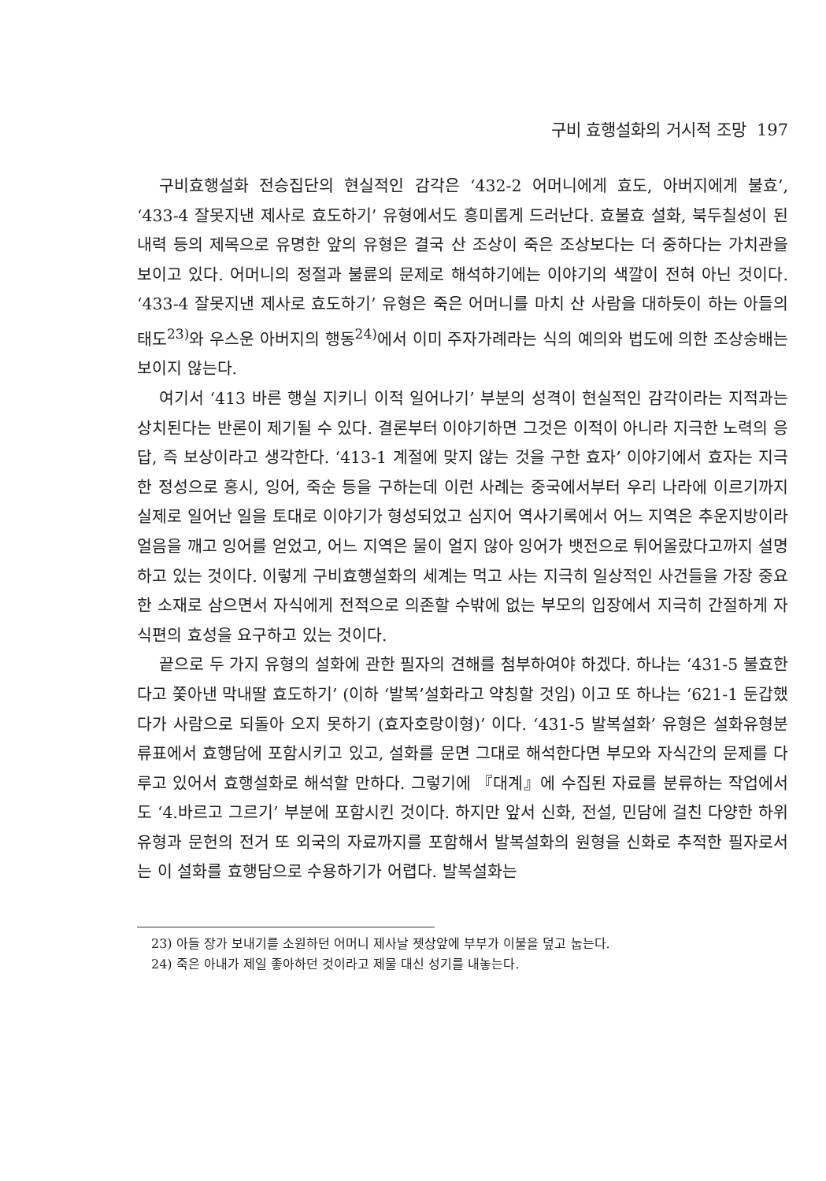구비 효행설화의 거시적 조망 197
구비효행설화 전승집단의 현실적인 감각은 ‘432-2 어머니에게 효도, 아버지에게 불효’, ‘433-4 잘못지낸 제사로 효도하기’ 유형에서도 흥미롭게 드러난다. 효불효 설화, 북두칠성이 된 내력 등의 제목으로 유명한 앞의 유형은 결국 산 조상이 죽은 조상보다는 더 중하다는 가치관을 보이고 있다. 어머니의 정절과 불륜의 문제로 해석하기에는 이야기의 색깔이 전혀 아닌 것이다. ‘433-4 잘못지낸 제사로 효도하기’ 유형은 죽은 어머니를 마치 산 사람을 대하듯이 하는 아들의 태도<sup>23)</sup>와 우스운 아버지의 행동<sup>24)</sup>에서 이미 주자가례라는 식의 예의와 법도에 의한 조상숭배는 보이지 않는다.
여기서 ‘413 바른 행실 지키니 이적 일어나기’ 부분의 성격이 현실적인 감각이라는 지적과는 상치된다는 반론이 제기될 수 있다. 결론부터 이야기하면 그것은 이적이 아니라 지극한 노력의 응답, 즉 보상이라고 생각한다. ‘413-1 계절에 맞지 않는 것을 구한 효자’ 이야기에서 효자는 지극한 정성으로 홍시, 잉어, 죽순 등을 구하는데 이런 사례는 중국에서부터 우리 나라에 이르기까지 실제로 일어난 일을 토대로 이야기가 형성되었고 심지어 역사기록에서 어느 지역은 추운지방이라 얼음을 깨고 잉어를 얻었고, 어느 지역은 물이 얼지 않아 잉어가 뱃전으로 튀어올랐다고까지 설명하고 있는 것이다. 이렇게 구비효행설화의 세계는 먹고 사는 지극히 일상적인 사건들을 가장 중요한 소재로 삼으면서 자식에게 전적으로 의존할 수밖에 없는 부모의 입장에서 지극히 간절하게 자식편의 효성을 요구하고 있는 것이다.
끝으로 두 가지 유형의 설화에 관한 필자의 견해를 첨부하여야 하겠다. 하나는 ‘431-5 불효한다고 쫓아낸 막내딸 효도하기’ (이하 ‘발복’설화라고 약칭할 것임) 이고 또 하나는 ‘621-1 둔갑했다가 사람으로 되돌아 오지 못하기 (효자호랑이형)’ 이다. ‘431-5 발복설화’ 유형은 설화유형분류표에서 효행담에 포함시키고 있고, 설화를 문면 그대로 해석한다면 부모와 자식간의 문제를 다루고 있어서 효행설화로 해석할 만하다. 그렇기에 『대계』에 수집된 자료를 분류하는 작업에서도 ‘4.바르고 그르기’ 부분에 포함시킨 것이다. 하지만 앞서 신화, 전설, 민담에 걸친 다양한 하위유형과 문헌의 전거 또 외국의 자료까지를 포함해서 발복설화의 원형을 신화로 추적한 필자로서는 이 설화를 효행담으로 수용하기가 어렵다. 발복설화는
23) 아들 장가 보내기를 소원하던 어머니 제사날 젯상앞에 부부가 이불을 덮고 눕는다.
24) 죽은 아내가 제일 좋아하던 것이라고 제물 대신 성기를 내놓는다.